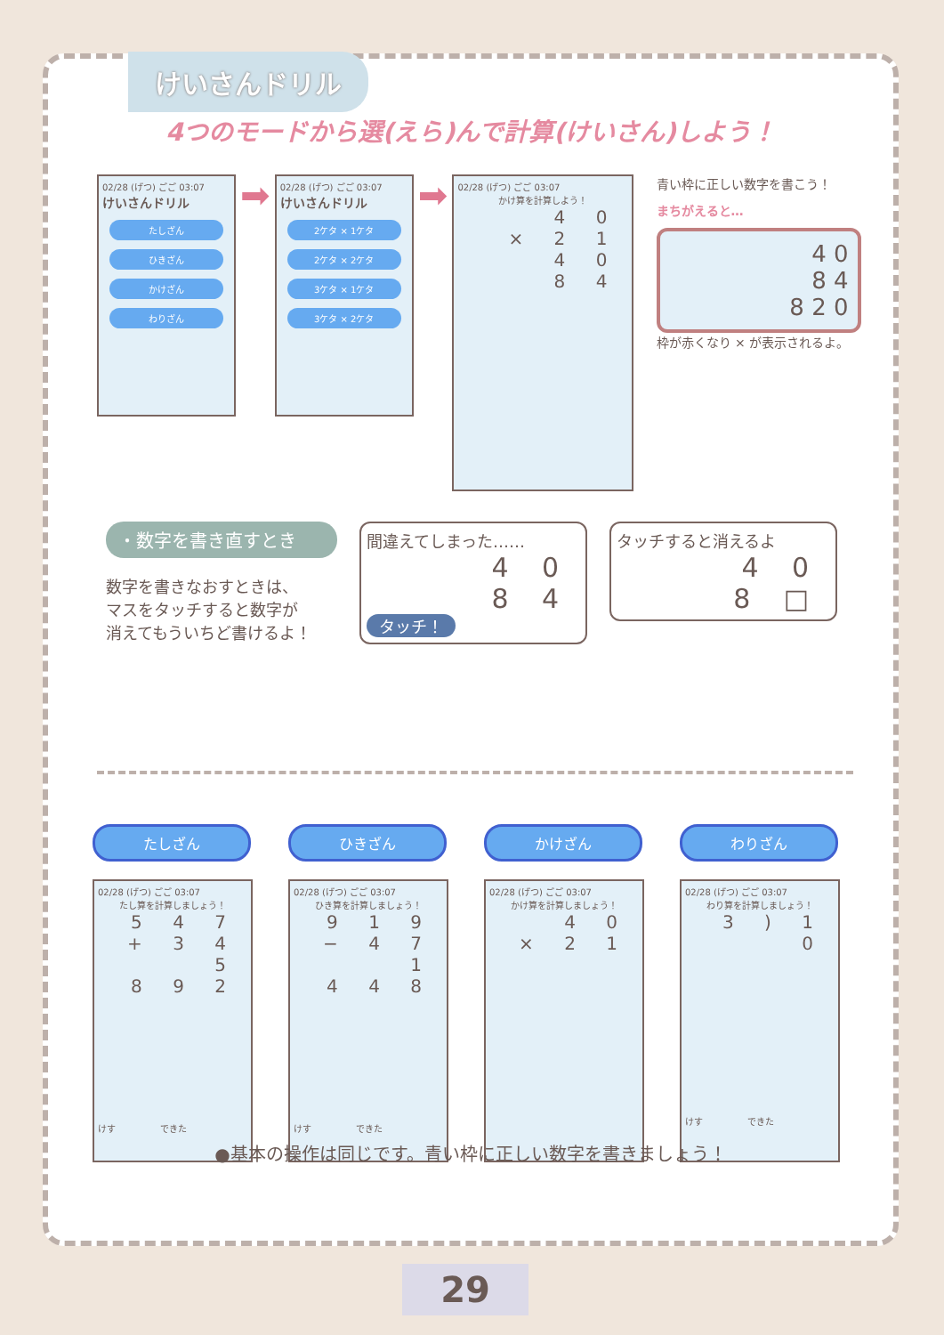けいさんドリル
4つのモードから選(えら)んで計算(けいさん)しよう！
02/28 (げつ) ごご 03:07
けいさんドリル
たしざん
ひきざん
かけざん
わりざん
➡
02/28 (げつ) ごご 03:07
けいさんドリル
2ケタ × 1ケタ
2ケタ × 2ケタ
3ケタ × 1ケタ
3ケタ × 2ケタ
➡
02/28 (げつ) ごご 03:07
かけ算を計算しよう！
4 0
× 2 1
4 0
8 4
青い枠に正しい数字を書こう！
まちがえると…
4 0
8 4
8 2 0
枠が赤くなり × が表示されるよ。
・数字を書き直すとき
数字を書きなおすときは、
マスをタッチすると数字が
消えてもういちど書けるよ！
間違えてしまった……
4 0
8 4
タッチ！
タッチすると消えるよ
4 0
8 □
たしざん
02/28 (げつ) ごご 03:07
たし算を計算しましょう！
5 4 7
+ 3 4 5
8 9 2
けす　　　　　できた
ひきざん
02/28 (げつ) ごご 03:07
ひき算を計算しましょう！
9 1 9
− 4 7 1
4 4 8
けす　　　　　できた
かけざん
02/28 (げつ) ごご 03:07
かけ算を計算しましょう！
4 0
× 2 1
わりざん
02/28 (げつ) ごご 03:07
わり算を計算しましょう！
3 ) 1 0
けす　　　　　できた
●基本の操作は同じです。青い枠に正しい数字を書きましょう！
29